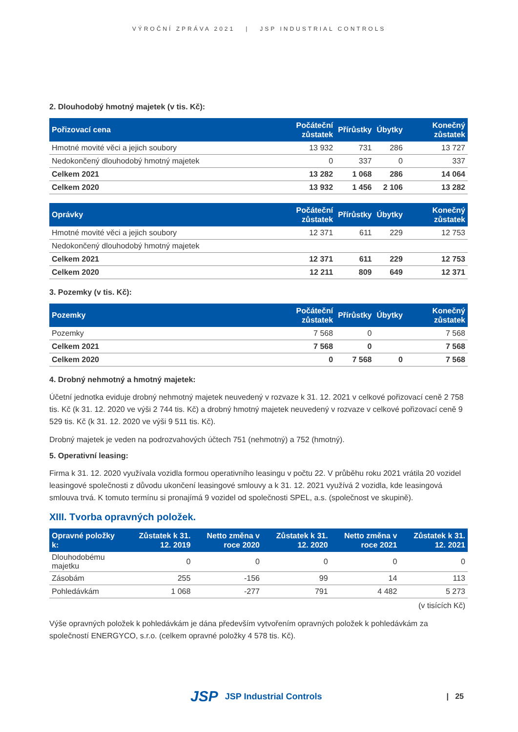VÝROČNÍ ZPRÁVA 2021 | JSP INDUSTRIAL CONTROLS
2. Dlouhodobý hmotný majetek (v tis. Kč):
| Pořizovací cena | Počáteční zůstatek | Přírůstky | Úbytky | Konečný zůstatek |
| --- | --- | --- | --- | --- |
| Hmotné movité věci a jejich soubory | 13 932 | 731 | 286 | 13 727 |
| Nedokončený dlouhodobý hmotný majetek | 0 | 337 | 0 | 337 |
| Celkem 2021 | 13 282 | 1 068 | 286 | 14 064 |
| Celkem 2020 | 13 932 | 1 456 | 2 106 | 13 282 |
| Oprávky | Počáteční zůstatek | Přírůstky | Úbytky | Konečný zůstatek |
| --- | --- | --- | --- | --- |
| Hmotné movité věci a jejich soubory | 12 371 | 611 | 229 | 12 753 |
| Nedokončený dlouhodobý hmotný majetek | | | | |
| Celkem 2021 | 12 371 | 611 | 229 | 12 753 |
| Celkem 2020 | 12 211 | 809 | 649 | 12 371 |
3. Pozemky (v tis. Kč):
| Pozemky | Počáteční zůstatek | Přírůstky | Úbytky | Konečný zůstatek |
| --- | --- | --- | --- | --- |
| Pozemky | 7 568 | 0 | | 7 568 |
| Celkem 2021 | 7 568 | 0 | | 7 568 |
| Celkem 2020 | 0 | 7 568 | 0 | 7 568 |
4. Drobný nehmotný a hmotný majetek:
Účetní jednotka eviduje drobný nehmotný majetek neuvedený v rozvaze k 31. 12. 2021 v celkové pořizovací ceně 2 758 tis. Kč (k 31. 12. 2020 ve výši 2 744 tis. Kč) a drobný hmotný majetek neuvedený v rozvaze v celkové pořizovací ceně 9 529 tis. Kč (k 31. 12. 2020 ve výši 9 511 tis. Kč).
Drobný majetek je veden na podrozvahových účtech 751 (nehmotný) a 752 (hmotný).
5. Operativní leasing:
Firma k 31. 12. 2020 využívala vozidla formou operativního leasingu v počtu 22. V průběhu roku 2021 vrátila 20 vozidel leasingové společnosti z důvodu ukončení leasingové smlouvy a k 31. 12. 2021 využívá 2 vozidla, kde leasingová smlouva trvá. K tomuto termínu si pronajímá 9 vozidel od společnosti SPEL, a.s. (společnost ve skupině).
XIII. Tvorba opravných položek.
| Opravné položky k: | Zůstatek k 31. 12. 2019 | Netto změna v roce 2020 | Zůstatek k 31. 12. 2020 | Netto změna v roce 2021 | Zůstatek k 31. 12. 2021 |
| --- | --- | --- | --- | --- | --- |
| Dlouhodobému majetku | 0 | 0 | 0 | 0 | 0 |
| Zásobám | 255 | -156 | 99 | 14 | 113 |
| Pohledávkám | 1 068 | -277 | 791 | 4 482 | 5 273 |
(v tisících Kč)
Výše opravných položek k pohledávkám je dána především vytvořením opravných položek k pohledávkám za společností ENERGYCO, s.r.o. (celkem opravné položky 4 578 tis. Kč).
JSP JSP Industrial Controls | 25